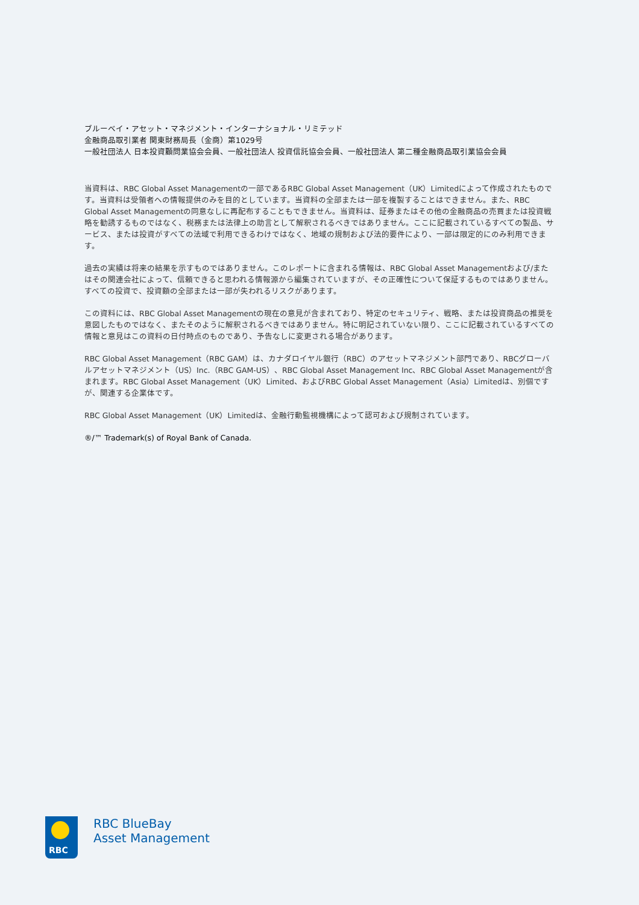ブルーベイ・アセット・マネジメント・インターナショナル・リミテッド
金融商品取引業者 関東財務局長（金商）第1029号
一般社団法人 日本投資顧問業協会会員、一般社団法人 投資信託協会会員、一般社団法人 第二種金融商品取引業協会会員
当資料は、RBC Global Asset Managementの一部であるRBC Global Asset Management（UK）Limitedによって作成されたものです。当資料は受領者への情報提供のみを目的としています。当資料の全部または一部を複製することはできません。また、RBC Global Asset Managementの同意なしに再配布することもできません。当資料は、証券またはその他の金融商品の売買または投資戦略を勧誘するものではなく、税務または法律上の助言として解釈されるべきではありません。ここに記載されているすべての製品、サービス、または投資がすべての法域で利用できるわけではなく、地域の規制および法的要件により、一部は限定的にのみ利用できます。
過去の実績は将来の結果を示すものではありません。このレポートに含まれる情報は、RBC Global Asset Managementおよび/またはその関連会社によって、信頼できると思われる情報源から編集されていますが、その正確性について保証するものではありません。すべての投資で、投資額の全部または一部が失われるリスクがあります。
この資料には、RBC Global Asset Managementの現在の意見が含まれており、特定のセキュリティ、戦略、または投資商品の推奨を意図したものではなく、またそのように解釈されるべきではありません。特に明記されていない限り、ここに記載されているすべての情報と意見はこの資料の日付時点のものであり、予告なしに変更される場合があります。
RBC Global Asset Management（RBC GAM）は、カナダロイヤル銀行（RBC）のアセットマネジメント部門であり、RBCグローバルアセットマネジメント（US）Inc.（RBC GAM-US）、RBC Global Asset Management Inc、RBC Global Asset Managementが含まれます。RBC Global Asset Management（UK）Limited、およびRBC Global Asset Management（Asia）Limitedは、別個ですが、関連する企業体です。
RBC Global Asset Management（UK）Limitedは、金融行動監視機構によって認可および規制されています。
®/™ Trademark(s) of Royal Bank of Canada.
RBC
RBC BlueBay
Asset Management